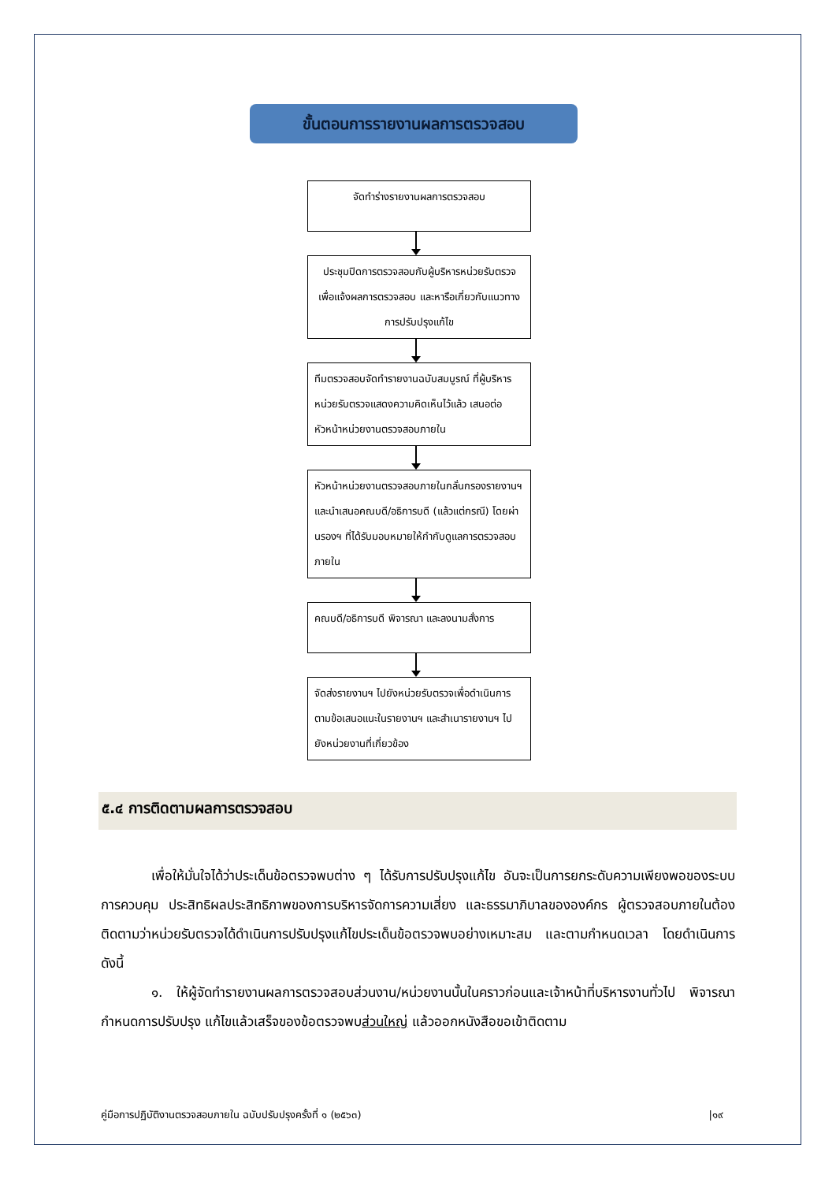ขั้นตอนการรายงานผลการตรวจสอบ
จัดทำร่างรายงานผลการตรวจสอบ
ประชุมปิดการตรวจสอบกับผู้บริหารหน่วยรับตรวจ เพื่อแจ้งผลการตรวจสอบ และหารือเกี่ยวกับแนวทางการปรับปรุงแก้ไข
ทีมตรวจสอบจัดทำรายงานฉบับสมบูรณ์ ที่ผู้บริหารหน่วยรับตรวจแสดงความคิดเห็นไว้แล้ว เสนอต่อหัวหน้าหน่วยงานตรวจสอบภายใน
หัวหน้าหน่วยงานตรวจสอบภายในกลั่นกรองรายงานฯ และนำเสนอคณบดี/อธิการบดี (แล้วแต่กรณี) โดยผ่านรองฯ ที่ได้รับมอบหมายให้กำกับดูแลการตรวจสอบภายใน
คณบดี/อธิการบดี พิจารณา และลงนามสั่งการ
จัดส่งรายงานฯ ไปยังหน่วยรับตรวจเพื่อดำเนินการตามข้อเสนอแนะในรายงานฯ และสำเนารายงานฯ ไปยังหน่วยงานที่เกี่ยวข้อง
๕.๔ การติดตามผลการตรวจสอบ
เพื่อให้มั่นใจได้ว่าประเด็นข้อตรวจพบต่าง ๆ ได้รับการปรับปรุงแก้ไข อันจะเป็นการยกระดับความเพียงพอของระบบการควบคุม ประสิทธิผลประสิทธิภาพของการบริหารจัดการความเสี่ยง และธรรมาภิบาลขององค์กร ผู้ตรวจสอบภายในต้องติดตามว่าหน่วยรับตรวจได้ดำเนินการปรับปรุงแก้ไขประเด็นข้อตรวจพบอย่างเหมาะสม และตามกำหนดเวลา โดยดำเนินการ ดังนี้
๑. ให้ผู้จัดทำรายงานผลการตรวจสอบส่วนงาน/หน่วยงานนั้นในคราวก่อนและเจ้าหน้าที่บริหารงานทั่วไป พิจารณากำหนดการปรับปรุง แก้ไขแล้วเสร็จของข้อตรวจพบส่วนใหญ่ แล้วออกหนังสือขอเข้าติดตาม
คู่มือการปฏิบัติงานตรวจสอบภายใน ฉบับปรับปรุงครั้งที่ ๑ (๒๕๖๓) |๑๙